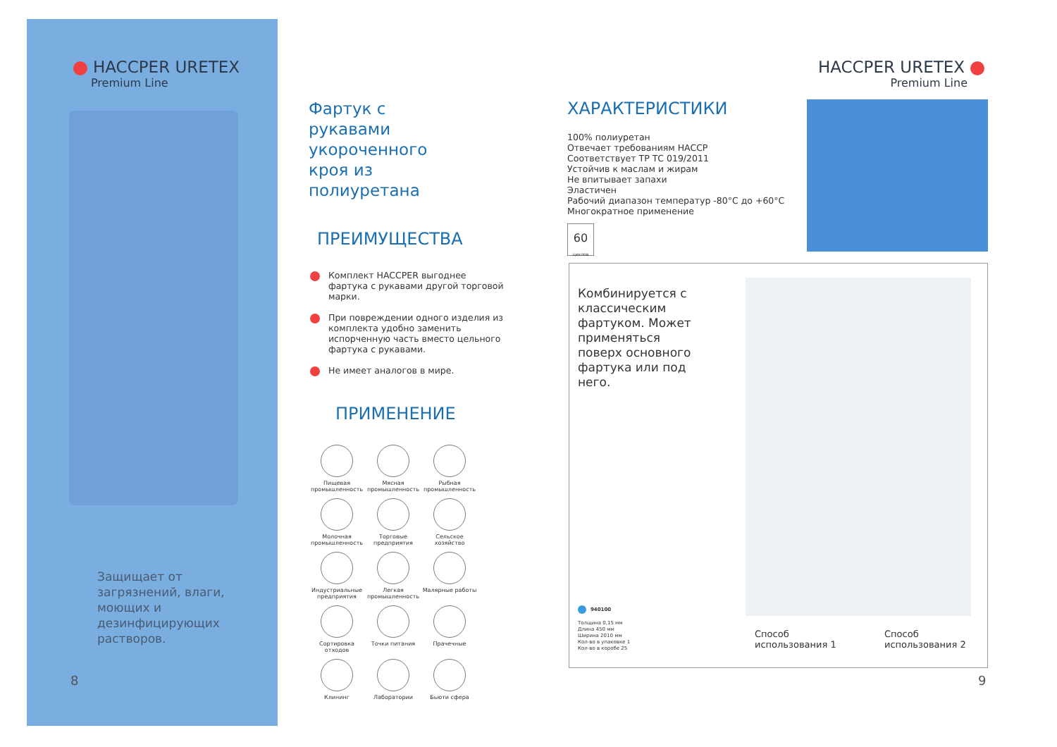HACCPER URETEX
Premium Line
Защищает от загрязнений, влаги, моющих и дезинфицирующих растворов.
8
Фартук с
рукавами
укороченного
кроя из
полиуретана
ПРЕИМУЩЕСТВА
Комплект HACCPER выгоднее фартука с рукавами другой торговой марки.
При повреждении одного изделия из комплекта удобно заменить испорченную часть вместо цельного фартука с рукавами.
Не имеет аналогов в мире.
ПРИМЕНЕНИЕ
Пищевая промышленность
Мясная промышленность
Рыбная промышленность
Молочная промышленность
Торговые предприятия
Сельское хозяйство
Индустриальные предприятия
Легкая промышленность
Малярные работы
Сортировка отходов
Точки питания
Прачечные
Клининг
Лаборатории
Бьюти сфера
HACCPER URETEX
Premium Line
ХАРАКТЕРИСТИКИ
100% полиуретан
Отвечает требованиям HACCP
Соответствует ТР ТС 019/2011
Устойчив к маслам и жирам
Не впитывает запахи
Эластичен
Рабочий диапазон температур -80°C до +60°C
Многократное применение
60
циклов
Комбинируется с классическим фартуком. Может применяться поверх основного фартука или под него.
940100
Толщина 0,15 мм
Длина 450 мм
Ширина 2010 мм
Кол-во в упаковке 1
Кол-во в коробе 25
Способ
использования 1
Способ
использования 2
9